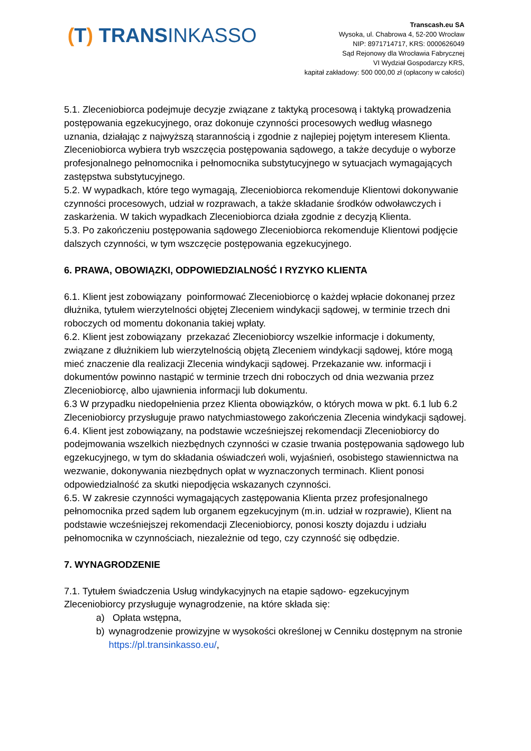(T) TRANSINKASSO
Transcash.eu SA
Wysoka, ul. Chabrowa 4, 52-200 Wrocław
NIP: 8971714717, KRS: 0000626049
Sąd Rejonowy dla Wrocławia Fabrycznej
VI Wydział Gospodarczy KRS,
kapitał zakładowy: 500 000,00 zł (opłacony w całości)
5.1. Zleceniobiorca podejmuje decyzje związane z taktyką procesową i taktyką prowadzenia postępowania egzekucyjnego, oraz dokonuje czynności procesowych według własnego uznania, działając z najwyższą starannością i zgodnie z najlepiej pojętym interesem Klienta. Zleceniobiorca wybiera tryb wszczęcia postępowania sądowego, a także decyduje o wyborze profesjonalnego pełnomocnika i pełnomocnika substytucyjnego w sytuacjach wymagających zastępstwa substytucyjnego.
5.2. W wypadkach, które tego wymagają, Zleceniobiorca rekomenduje Klientowi dokonywanie czynności procesowych, udział w rozprawach, a także składanie środków odwoławczych i zaskarżenia. W takich wypadkach Zleceniobiorca działa zgodnie z decyzją Klienta.
5.3. Po zakończeniu postępowania sądowego Zleceniobiorca rekomenduje Klientowi podjęcie dalszych czynności, w tym wszczęcie postępowania egzekucyjnego.
6. PRAWA, OBOWIĄZKI, ODPOWIEDZIALNOŚĆ I RYZYKO KLIENTA
6.1. Klient jest zobowiązany poinformować Zleceniobiorcę o każdej wpłacie dokonanej przez dłużnika, tytułem wierzytelności objętej Zleceniem windykacji sądowej, w terminie trzech dni roboczych od momentu dokonania takiej wpłaty.
6.2. Klient jest zobowiązany przekazać Zleceniobiorcy wszelkie informacje i dokumenty, związane z dłużnikiem lub wierzytelnością objętą Zleceniem windykacji sądowej, które mogą mieć znaczenie dla realizacji Zlecenia windykacji sądowej. Przekazanie ww. informacji i dokumentów powinno nastąpić w terminie trzech dni roboczych od dnia wezwania przez Zleceniobiorcę, albo ujawnienia informacji lub dokumentu.
6.3 W przypadku niedopełnienia przez Klienta obowiązków, o których mowa w pkt. 6.1 lub 6.2 Zleceniobiorcy przysługuje prawo natychmiastowego zakończenia Zlecenia windykacji sądowej.
6.4. Klient jest zobowiązany, na podstawie wcześniejszej rekomendacji Zleceniobiorcy do podejmowania wszelkich niezbędnych czynności w czasie trwania postępowania sądowego lub egzekucyjnego, w tym do składania oświadczeń woli, wyjaśnień, osobistego stawiennictwa na wezwanie, dokonywania niezbędnych opłat w wyznaczonych terminach. Klient ponosi odpowiedzialność za skutki niepodjęcia wskazanych czynności.
6.5. W zakresie czynności wymagających zastępowania Klienta przez profesjonalnego pełnomocnika przed sądem lub organem egzekucyjnym (m.in. udział w rozprawie), Klient na podstawie wcześniejszej rekomendacji Zleceniobiorcy, ponosi koszty dojazdu i udziału pełnomocnika w czynnościach, niezależnie od tego, czy czynność się odbędzie.
7. WYNAGRODZENIE
7.1. Tytułem świadczenia Usług windykacyjnych na etapie sądowo- egzekucyjnym Zleceniobiorcy przysługuje wynagrodzenie, na które składa się:
a) Opłata wstępna,
b) wynagrodzenie prowizyjne w wysokości określonej w Cenniku dostępnym na stronie https://pl.transinkasso.eu/,